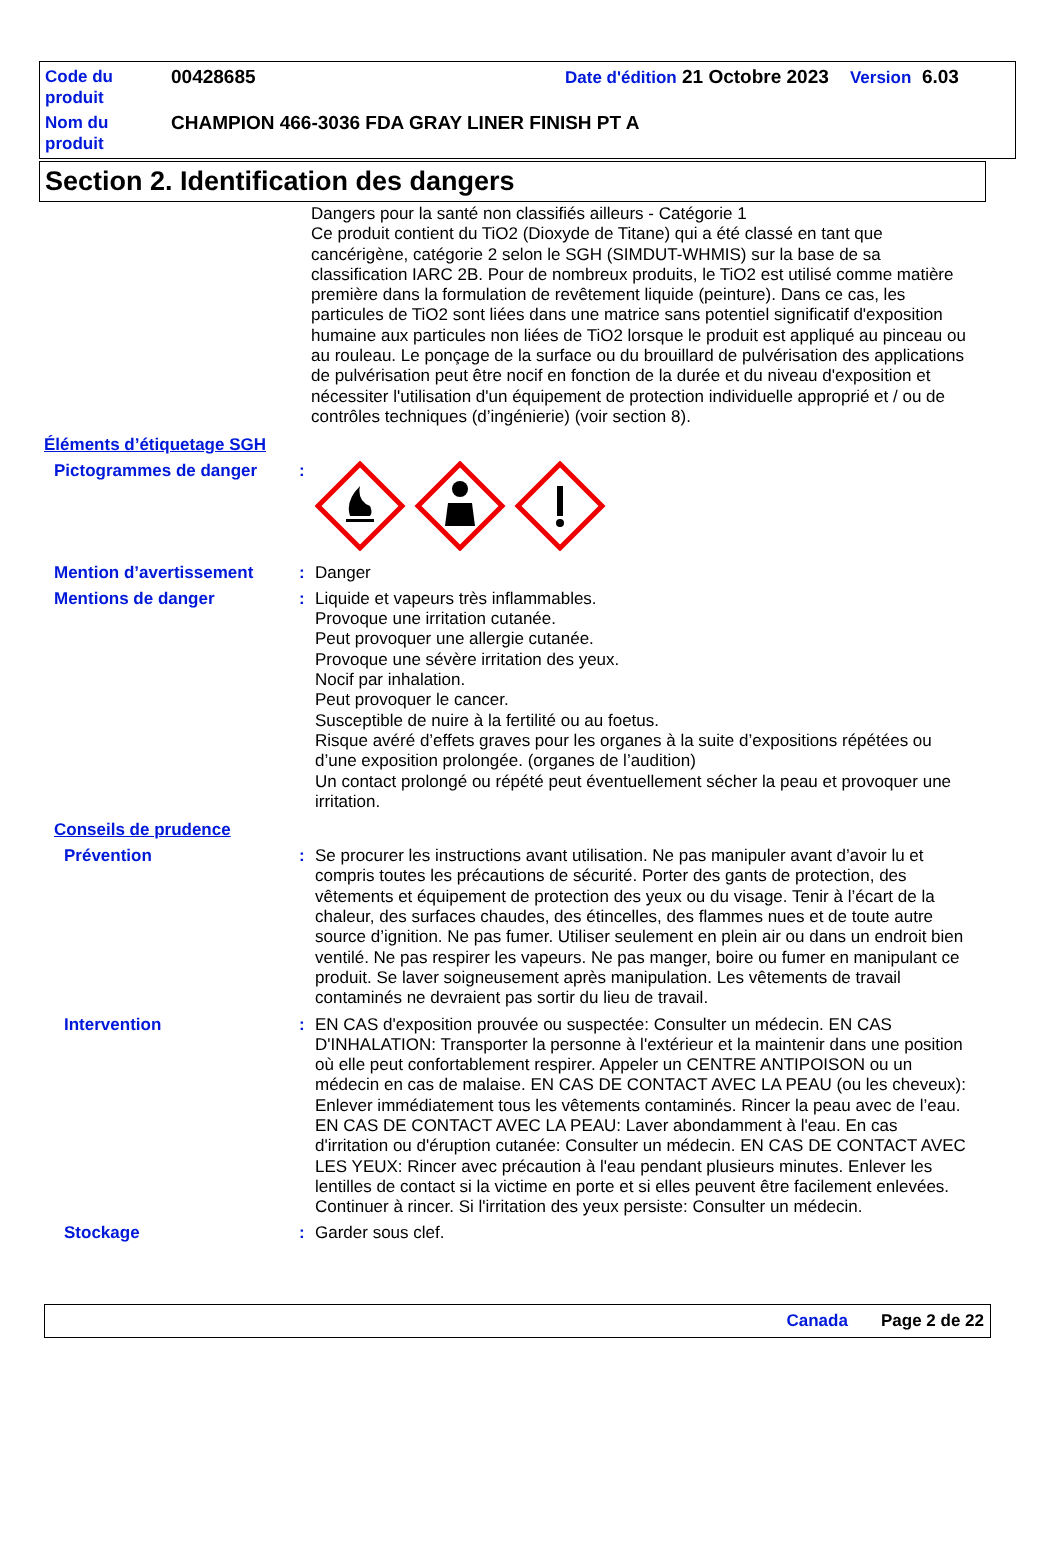Code du produit
00428685 Date d'édition 21 Octobre 2023 Version 6.03
Nom du produit
CHAMPION 466-3036 FDA GRAY LINER FINISH PT A
Section 2. Identification des dangers
Dangers pour la santé non classifiés ailleurs - Catégorie 1
Ce produit contient du TiO2 (Dioxyde de Titane) qui a été classé en tant que cancérigène, catégorie 2 selon le SGH (SIMDUT-WHMIS) sur la base de sa classification IARC 2B. Pour de nombreux produits, le TiO2 est utilisé comme matière première dans la formulation de revêtement liquide (peinture). Dans ce cas, les particules de TiO2 sont liées dans une matrice sans potentiel significatif d'exposition humaine aux particules non liées de TiO2 lorsque le produit est appliqué au pinceau ou au rouleau. Le ponçage de la surface ou du brouillard de pulvérisation des applications de pulvérisation peut être nocif en fonction de la durée et du niveau d'exposition et nécessiter l'utilisation d'un équipement de protection individuelle approprié et / ou de contrôles techniques (d’ingénierie) (voir section 8).
Éléments d’étiquetage SGH
Pictogrammes de danger :
Mention d’avertissement :
Danger
Mentions de danger :
Liquide et vapeurs très inflammables.
Provoque une irritation cutanée.
Peut provoquer une allergie cutanée.
Provoque une sévère irritation des yeux.
Nocif par inhalation.
Peut provoquer le cancer.
Susceptible de nuire à la fertilité ou au foetus.
Risque avéré d’effets graves pour les organes à la suite d’expositions répétées ou d’une exposition prolongée. (organes de l’audition)
Un contact prolongé ou répété peut éventuellement sécher la peau et provoquer une irritation.
Conseils de prudence
Prévention :
Se procurer les instructions avant utilisation. Ne pas manipuler avant d’avoir lu et compris toutes les précautions de sécurité. Porter des gants de protection, des vêtements et équipement de protection des yeux ou du visage. Tenir à l’écart de la chaleur, des surfaces chaudes, des étincelles, des flammes nues et de toute autre source d’ignition. Ne pas fumer. Utiliser seulement en plein air ou dans un endroit bien ventilé. Ne pas respirer les vapeurs. Ne pas manger, boire ou fumer en manipulant ce produit. Se laver soigneusement après manipulation. Les vêtements de travail contaminés ne devraient pas sortir du lieu de travail.
Intervention :
EN CAS d'exposition prouvée ou suspectée: Consulter un médecin. EN CAS D'INHALATION: Transporter la personne à l'extérieur et la maintenir dans une position où elle peut confortablement respirer. Appeler un CENTRE ANTIPOISON ou un médecin en cas de malaise. EN CAS DE CONTACT AVEC LA PEAU (ou les cheveux): Enlever immédiatement tous les vêtements contaminés. Rincer la peau avec de l’eau. EN CAS DE CONTACT AVEC LA PEAU: Laver abondamment à l'eau. En cas d'irritation ou d'éruption cutanée: Consulter un médecin. EN CAS DE CONTACT AVEC LES YEUX: Rincer avec précaution à l'eau pendant plusieurs minutes. Enlever les lentilles de contact si la victime en porte et si elles peuvent être facilement enlevées. Continuer à rincer. Si l'irritation des yeux persiste: Consulter un médecin.
Stockage :
Garder sous clef.
Canada Page 2 de 22